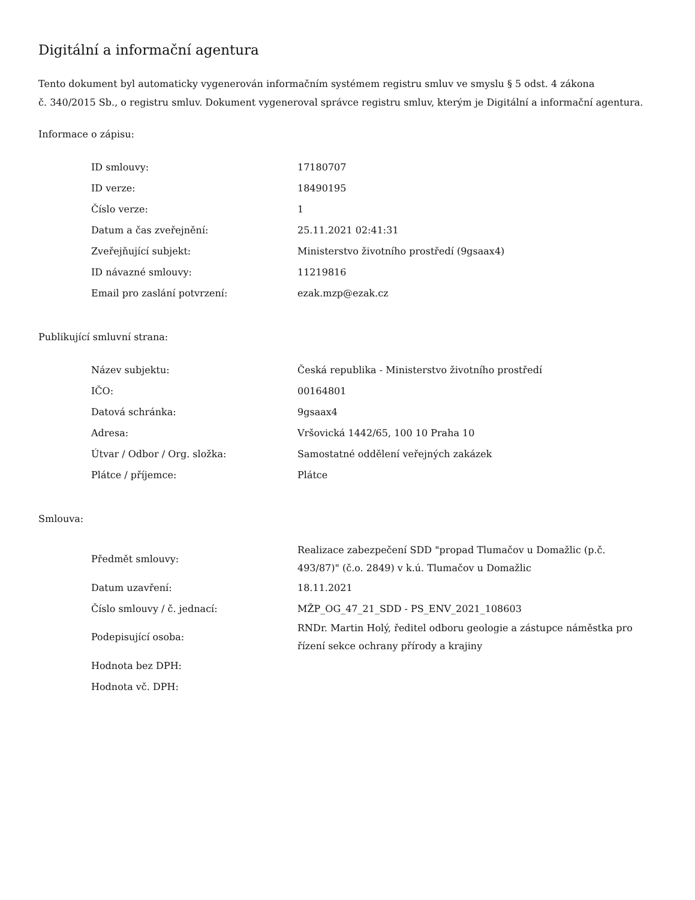Digitální a informační agentura
Tento dokument byl automaticky vygenerován informačním systémem registru smluv ve smyslu § 5 odst. 4 zákona
č. 340/2015 Sb., o registru smluv. Dokument vygeneroval správce registru smluv, kterým je Digitální a informační agentura.
Informace o zápisu:
| ID smlouvy: | 17180707 |
| ID verze: | 18490195 |
| Číslo verze: | 1 |
| Datum a čas zveřejnění: | 25.11.2021 02:41:31 |
| Zveřejňující subjekt: | Ministerstvo životního prostředí (9gsaax4) |
| ID návazné smlouvy: | 11219816 |
| Email pro zaslání potvrzení: | ezak.mzp@ezak.cz |
Publikující smluvní strana:
| Název subjektu: | Česká republika - Ministerstvo životního prostředí |
| IČO: | 00164801 |
| Datová schránka: | 9gsaax4 |
| Adresa: | Vršovická 1442/65, 100 10 Praha 10 |
| Útvar / Odbor / Org. složka: | Samostatné oddělení veřejných zakázek |
| Plátce / příjemce: | Plátce |
Smlouva:
| Předmět smlouvy: | Realizace zabezpečení SDD "propad Tlumačov u Domažlic (p.č. 493/87)" (č.o. 2849) v k.ú. Tlumačov u Domažlic |
| Datum uzavření: | 18.11.2021 |
| Číslo smlouvy / č. jednací: | MŽP_OG_47_21_SDD - PS_ENV_2021_108603 |
| Podepisující osoba: | RNDr. Martin Holý, ředitel odboru geologie a zástupce náměstka pro řízení sekce ochrany přírody a krajiny |
| Hodnota bez DPH: | |
| Hodnota vč. DPH: | |